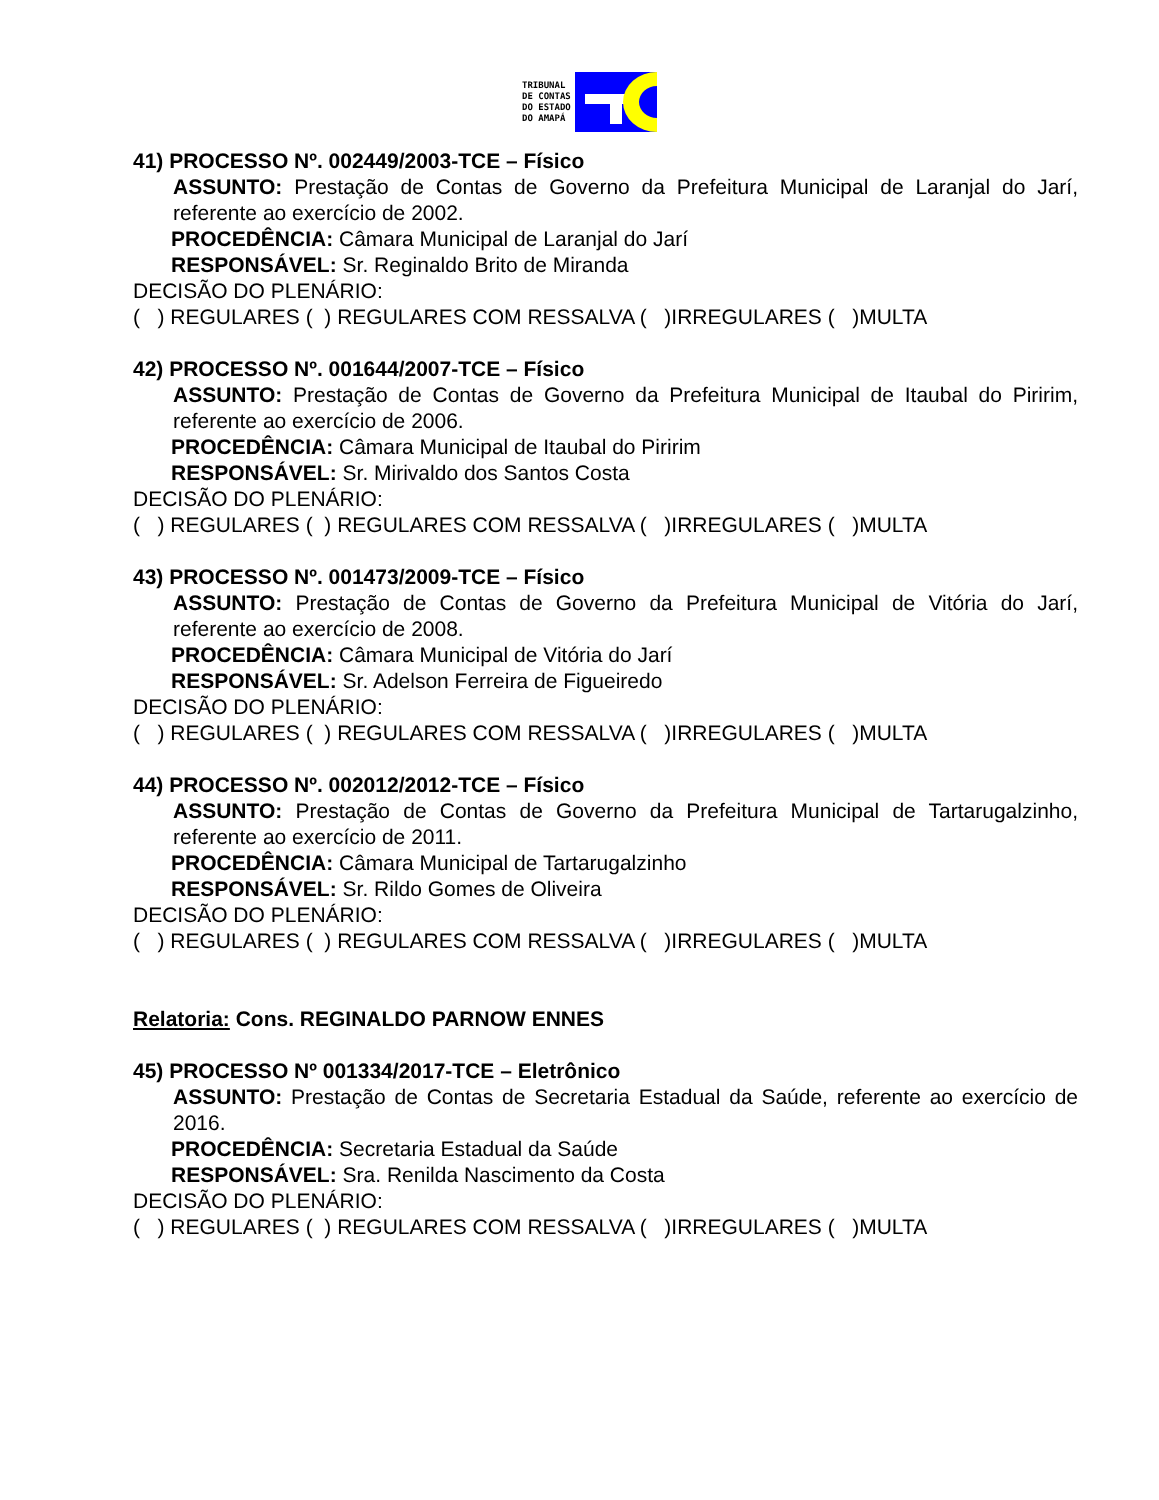TRIBUNAL
DE CONTAS
DO ESTADO
DO AMAPÁ
41) PROCESSO Nº. 002449/2003-TCE – Físico
ASSUNTO: Prestação de Contas de Governo da Prefeitura Municipal de Laranjal do Jarí, referente ao exercício de 2002.
PROCEDÊNCIA: Câmara Municipal de Laranjal do Jarí
RESPONSÁVEL: Sr. Reginaldo Brito de Miranda
DECISÃO DO PLENÁRIO:
( ) REGULARES ( ) REGULARES COM RESSALVA ( )IRREGULARES ( )MULTA
42) PROCESSO Nº. 001644/2007-TCE – Físico
ASSUNTO: Prestação de Contas de Governo da Prefeitura Municipal de Itaubal do Piririm, referente ao exercício de 2006.
PROCEDÊNCIA: Câmara Municipal de Itaubal do Piririm
RESPONSÁVEL: Sr. Mirivaldo dos Santos Costa
DECISÃO DO PLENÁRIO:
( ) REGULARES ( ) REGULARES COM RESSALVA ( )IRREGULARES ( )MULTA
43) PROCESSO Nº. 001473/2009-TCE – Físico
ASSUNTO: Prestação de Contas de Governo da Prefeitura Municipal de Vitória do Jarí, referente ao exercício de 2008.
PROCEDÊNCIA: Câmara Municipal de Vitória do Jarí
RESPONSÁVEL: Sr. Adelson Ferreira de Figueiredo
DECISÃO DO PLENÁRIO:
( ) REGULARES ( ) REGULARES COM RESSALVA ( )IRREGULARES ( )MULTA
44) PROCESSO Nº. 002012/2012-TCE – Físico
ASSUNTO: Prestação de Contas de Governo da Prefeitura Municipal de Tartarugalzinho, referente ao exercício de 2011.
PROCEDÊNCIA: Câmara Municipal de Tartarugalzinho
RESPONSÁVEL: Sr. Rildo Gomes de Oliveira
DECISÃO DO PLENÁRIO:
( ) REGULARES ( ) REGULARES COM RESSALVA ( )IRREGULARES ( )MULTA
Relatoria: Cons. REGINALDO PARNOW ENNES
45) PROCESSO Nº 001334/2017-TCE – Eletrônico
ASSUNTO: Prestação de Contas de Secretaria Estadual da Saúde, referente ao exercício de 2016.
PROCEDÊNCIA: Secretaria Estadual da Saúde
RESPONSÁVEL: Sra. Renilda Nascimento da Costa
DECISÃO DO PLENÁRIO:
( ) REGULARES ( ) REGULARES COM RESSALVA ( )IRREGULARES ( )MULTA